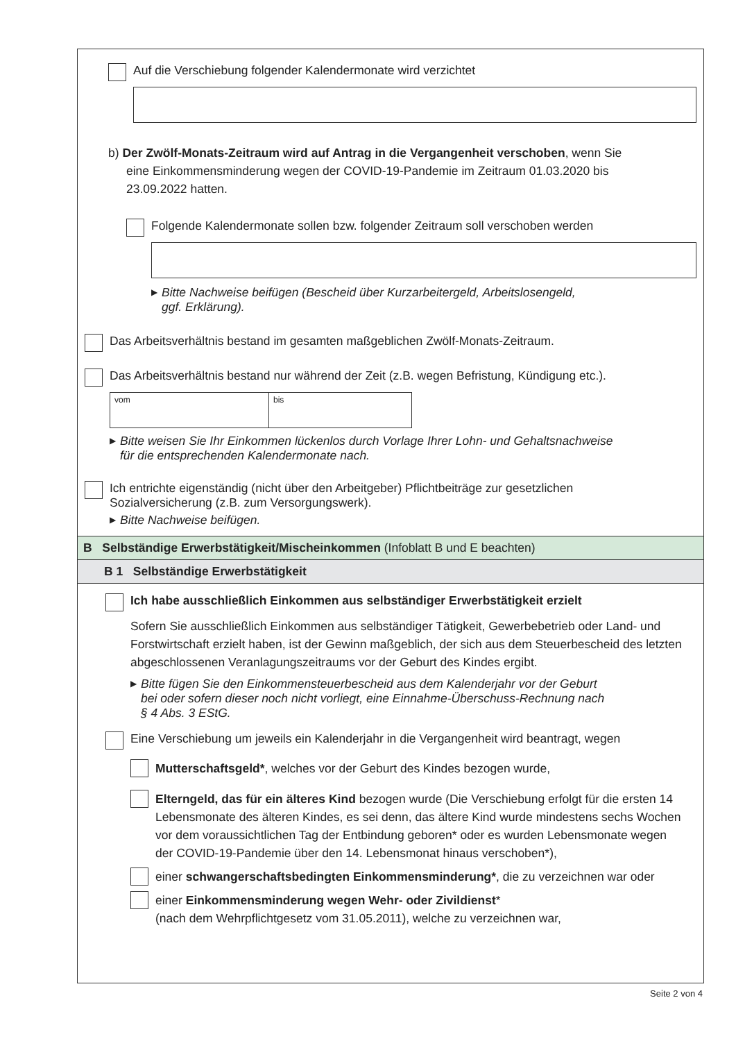Auf die Verschiebung folgender Kalendermonate wird verzichtet
b) Der Zwölf-Monats-Zeitraum wird auf Antrag in die Vergangenheit verschoben, wenn Sie
eine Einkommensminderung wegen der COVID-19-Pandemie im Zeitraum 01.03.2020 bis
23.09.2022 hatten.
Folgende Kalendermonate sollen bzw. folgender Zeitraum soll verschoben werden
▶ Bitte Nachweise beifügen (Bescheid über Kurzarbeitergeld, Arbeitslosengeld,
ggf. Erklärung).
Das Arbeitsverhältnis bestand im gesamten maßgeblichen Zwölf-Monats-Zeitraum.
Das Arbeitsverhältnis bestand nur während der Zeit (z.B. wegen Befristung, Kündigung etc.).
vom bis
▶ Bitte weisen Sie Ihr Einkommen lückenlos durch Vorlage Ihrer Lohn- und Gehaltsnachweise
für die entsprechenden Kalendermonate nach.
Ich entrichte eigenständig (nicht über den Arbeitgeber) Pflichtbeiträge zur gesetzlichen
Sozialversicherung (z.B. zum Versorgungswerk).
▶ Bitte Nachweise beifügen.
B Selbständige Erwerbstätigkeit/Mischeinkommen (Infoblatt B und E beachten)
B 1 Selbständige Erwerbstätigkeit
Ich habe ausschließlich Einkommen aus selbständiger Erwerbstätigkeit erzielt
Sofern Sie ausschließlich Einkommen aus selbständiger Tätigkeit, Gewerbebetrieb oder Land- und Forstwirtschaft erzielt haben, ist der Gewinn maßgeblich, der sich aus dem Steuerbescheid des letzten abgeschlossenen Veranlagungszeitraums vor der Geburt des Kindes ergibt.
▶ Bitte fügen Sie den Einkommensteuerbescheid aus dem Kalenderjahr vor der Geburt
bei oder sofern dieser noch nicht vorliegt, eine Einnahme-Überschuss-Rechnung nach
§ 4 Abs. 3 EStG.
Eine Verschiebung um jeweils ein Kalenderjahr in die Vergangenheit wird beantragt, wegen
Mutterschaftsgeld*, welches vor der Geburt des Kindes bezogen wurde,
Elterngeld, das für ein älteres Kind bezogen wurde (Die Verschiebung erfolgt für die ersten 14 Lebensmonate des älteren Kindes, es sei denn, das ältere Kind wurde mindestens sechs Wochen vor dem voraussichtlichen Tag der Entbindung geboren* oder es wurden Lebensmonate wegen der COVID-19-Pandemie über den 14. Lebensmonat hinaus verschoben*),
einer schwangerschaftsbedingten Einkommensminderung*, die zu verzeichnen war oder
einer Einkommensminderung wegen Wehr- oder Zivildienst*
(nach dem Wehrpflichtgesetz vom 31.05.2011), welche zu verzeichnen war,
Seite 2 von 4